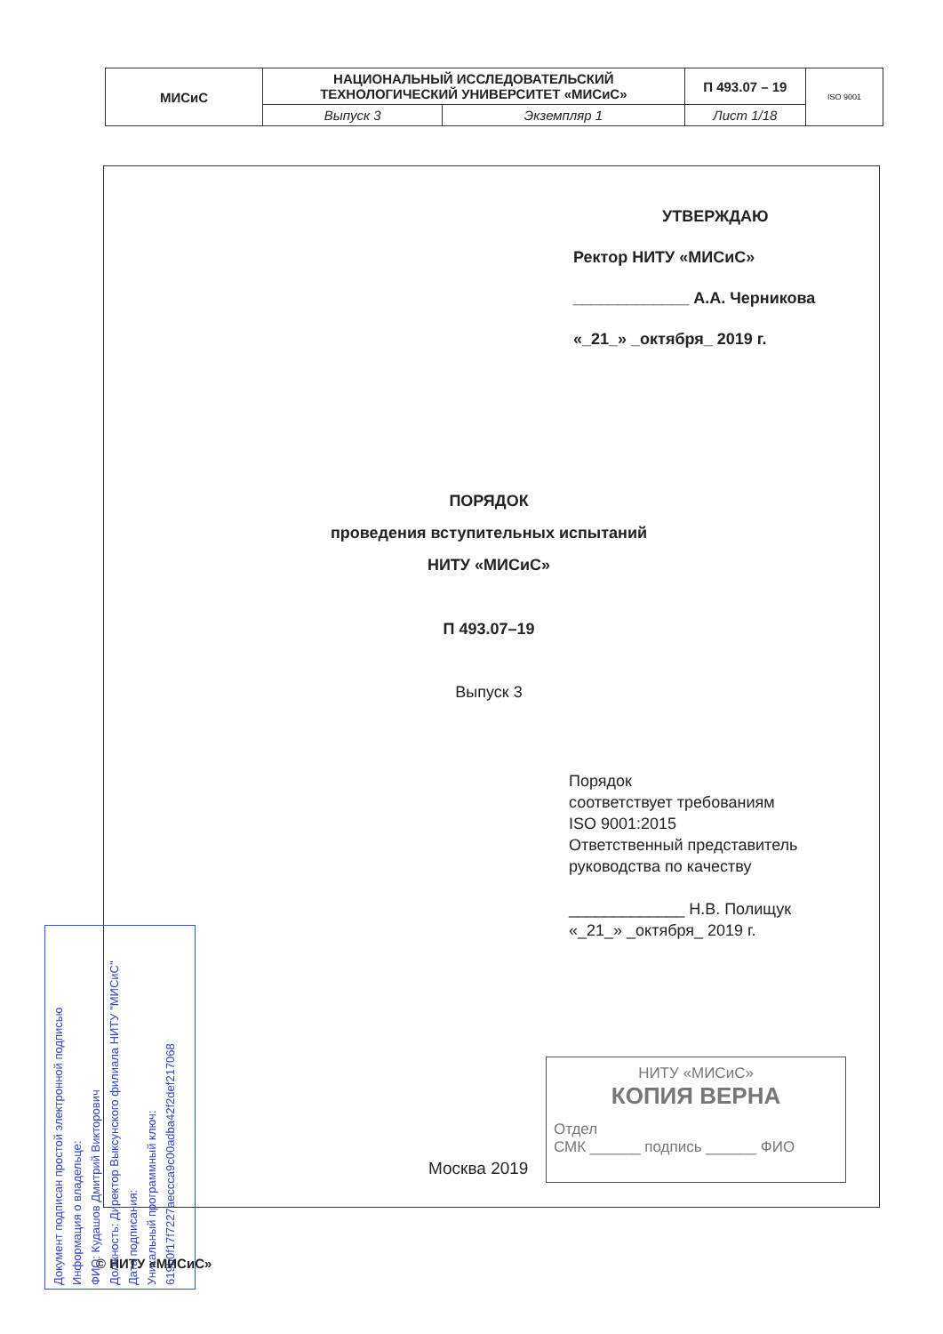| МИСиС | НАЦИОНАЛЬНЫЙ ИССЛЕДОВАТЕЛЬСКИЙ ТЕХНОЛОГИЧЕСКИЙ УНИВЕРСИТЕТ «МИСиС» | | П 493.07 – 19 | ISO 9001 |
| | Выпуск 3 | Экземпляр 1 | Лист 1/18 | |
УТВЕРЖДАЮ
Ректор НИТУ «МИСиС»
_____________ А.А. Черникова
«_21_» _октября_ 2019 г.
ПОРЯДОК
проведения вступительных испытаний
НИТУ «МИСиС»
П 493.07–19
Выпуск 3
Порядок
соответствует требованиям
ISO 9001:2015
Ответственный представитель
руководства по качеству
_____________ Н.В. Полищук
«_21_» _октября_ 2019 г.
НИТУ «МИСиС»
КОПИЯ ВЕРНА
Отдел
СМК ______ подпись ______ ФИО
Москва 2019
Документ подписан простой электронной подписью
Информация о владельце:
ФИО: Кудашов Дмитрий Викторович
Должность: Директор Выксунского филиала НИТУ "МИСиС"
Дата подписания:
Уникальный программный ключ:
619b0f17f7227aeccca9c00adba42f2def217068
© НИТУ «МИСиС»